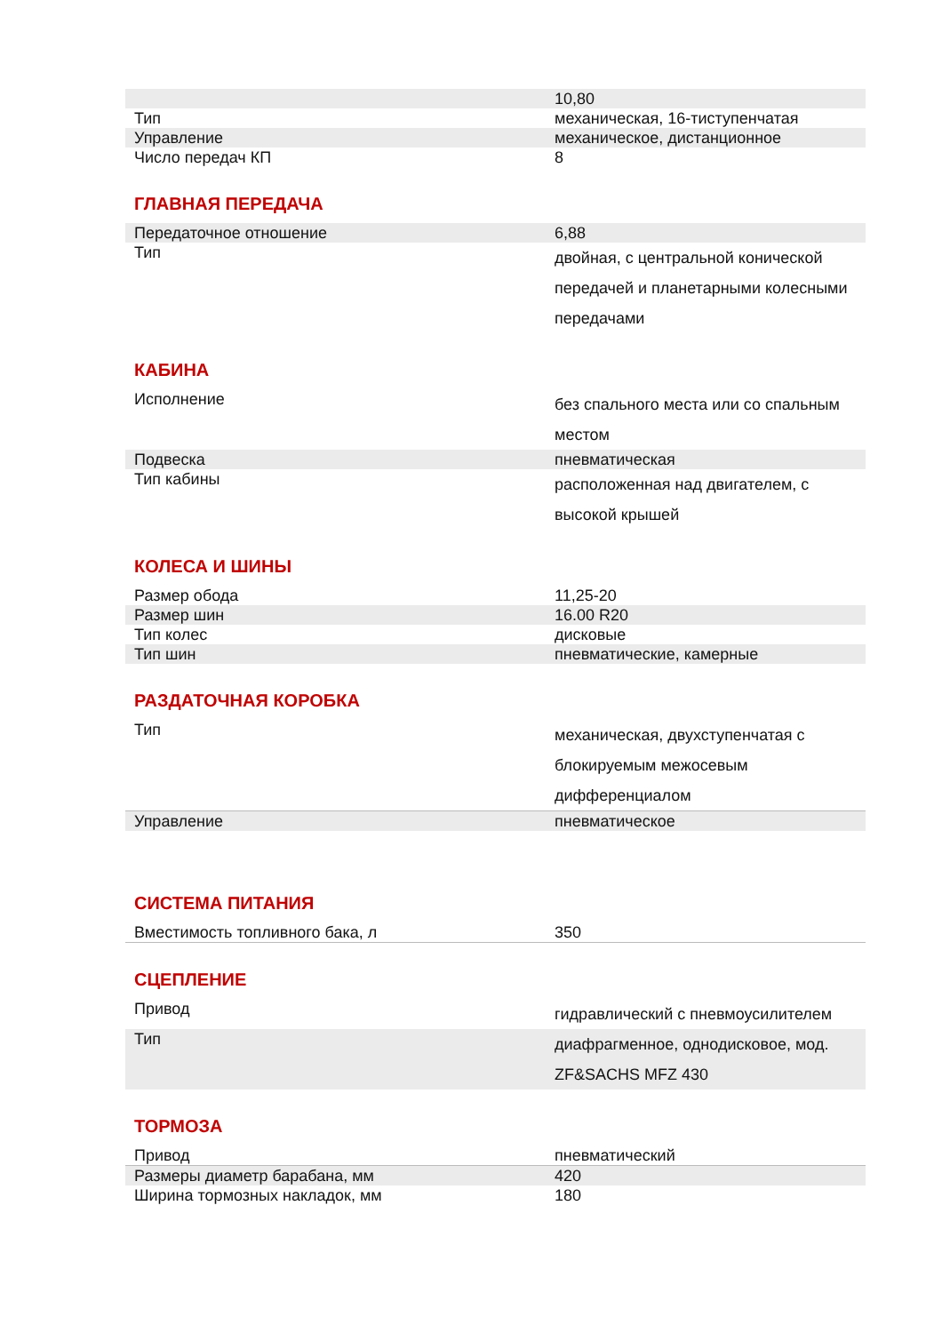| | 10,80 |
| Тип | механическая, 16-тиступенчатая |
| Управление | механическое, дистанционное |
| Число передач КП | 8 |
ГЛАВНАЯ ПЕРЕДАЧА
| Передаточное отношение | 6,88 |
| Тип | двойная, с центральной конической передачей и планетарными колесными передачами |
КАБИНА
| Исполнение | без спального места или со спальным местом |
| Подвеска | пневматическая |
| Тип кабины | расположенная над двигателем, с высокой крышей |
КОЛЕСА И ШИНЫ
| Размер обода | 11,25-20 |
| Размер шин | 16.00 R20 |
| Тип колес | дисковые |
| Тип шин | пневматические, камерные |
РАЗДАТОЧНАЯ КОРОБКА
| Тип | механическая, двухступенчатая с блокируемым межосевым дифференциалом |
| Управление | пневматическое |
СИСТЕМА ПИТАНИЯ
| Вместимость топливного бака, л | 350 |
СЦЕПЛЕНИЕ
| Привод | гидравлический с пневмоусилителем |
| Тип | диафрагменное, однодисковое, мод. ZF&SACHS MFZ 430 |
ТОРМОЗА
| Привод | пневматический |
| Размеры диаметр барабана, мм | 420 |
| Ширина тормозных накладок, мм | 180 |